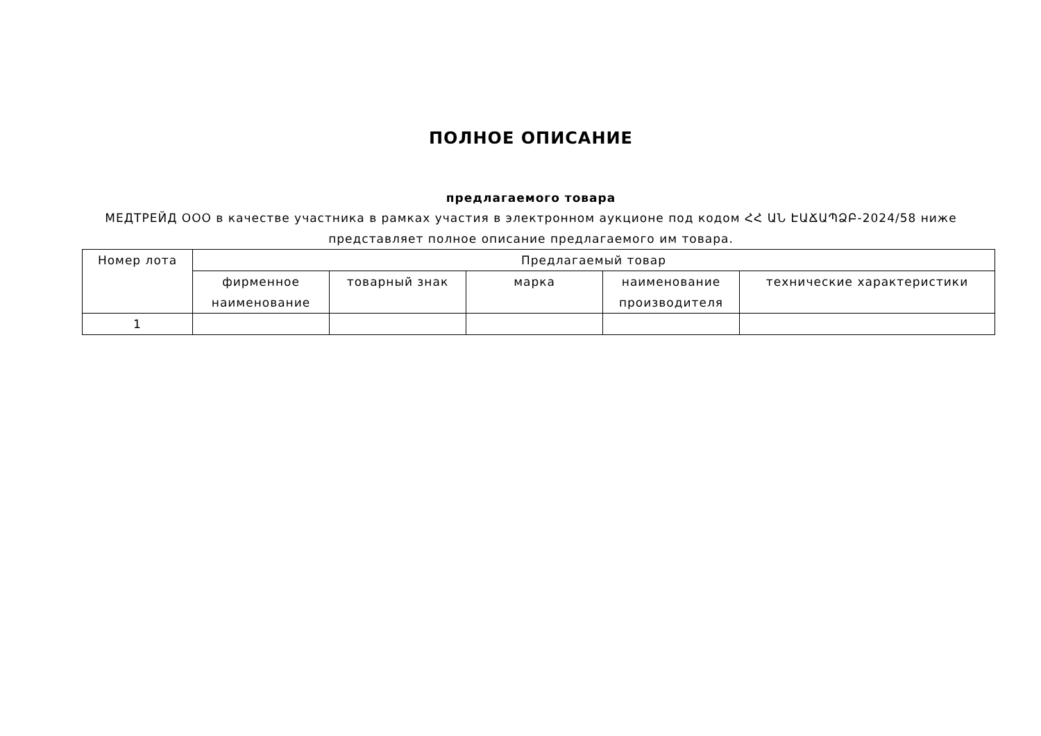ПОЛНОЕ ОПИСАНИЕ
предлагаемого товара
МЕДТРЕЙД ООО в качестве участника в рамках участия в электронном аукционе под кодом ՀՀ ԱՆ ԷԱՃԱՊՁԲ-2024/58 ниже представляет полное описание предлагаемого им товара.
| Номер лота | Предлагаемый товар | | | | |
| --- | --- | --- | --- | --- | --- |
| | фирменное наименование | товарный знак | марка | наименование производителя | технические характеристики |
| 1 | | | | | |